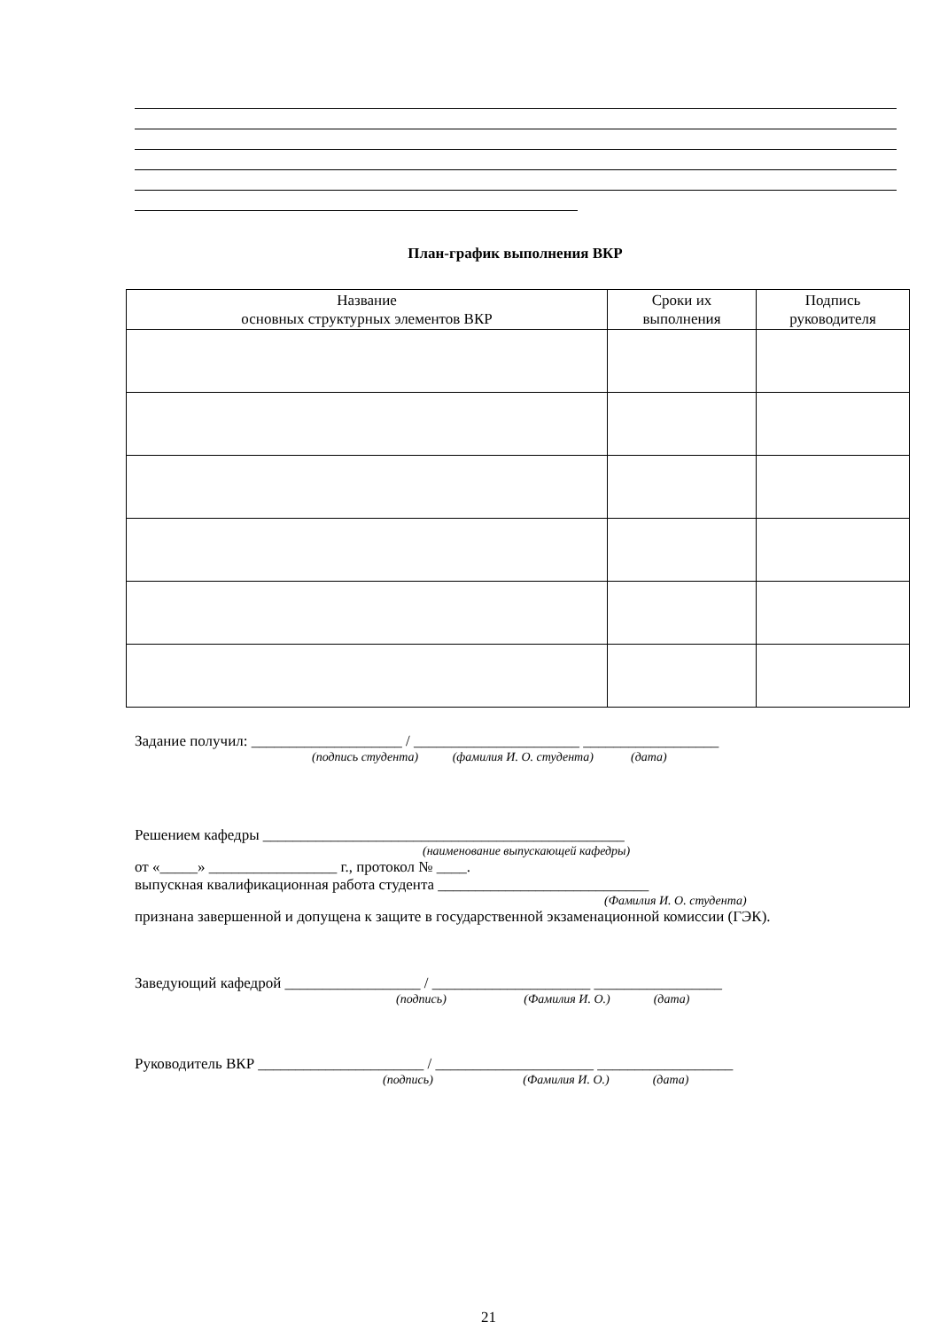План-график выполнения ВКР
| Название основных структурных элементов ВКР | Сроки их выполнения | Подпись руководителя |
| --- | --- | --- |
Задание получил: ____________________ / ______________________ __________________
(подпись студента) (фамилия И. О. студента) (дата)
Решением кафедры ________________________________________________
(наименование выпускающей кафедры)
от «_____» _________________ г., протокол № ____.
выпускная квалификационная работа студента ____________________________
(Фамилия И. О. студента)
признана завершенной и допущена к защите в государственной экзаменационной комиссии (ГЭК).
Заведующий кафедрой __________________ / _____________________ _________________
(подпись) (Фамилия И. О.) (дата)
Руководитель ВКР ______________________ / _____________________ __________________
(подпись) (Фамилия И. О.) (дата)
21